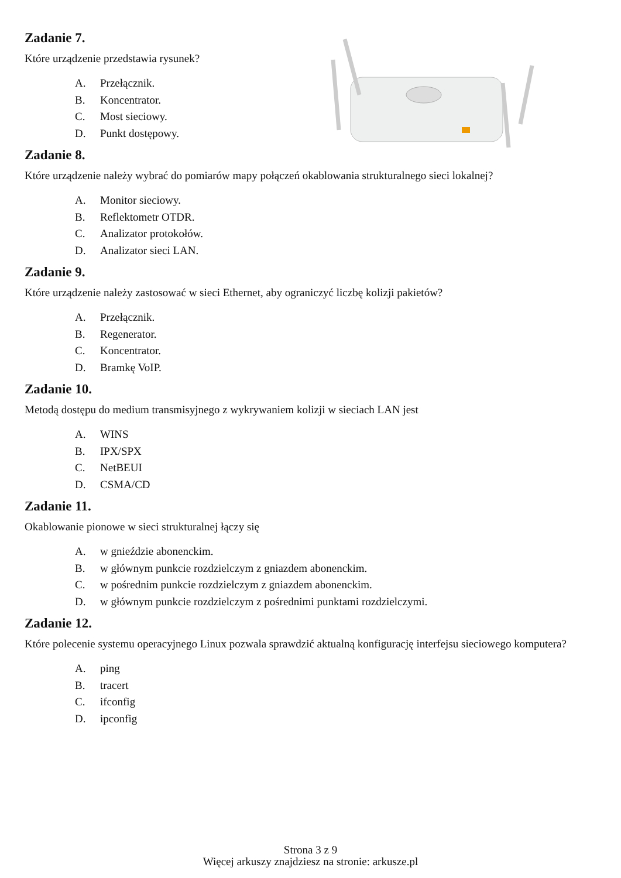Zadanie 7.
Które urządzenie przedstawia rysunek?
A. Przełącznik.
B. Koncentrator.
C. Most sieciowy.
D. Punkt dostępowy.
Zadanie 8.
Które urządzenie należy wybrać do pomiarów mapy połączeń okablowania strukturalnego sieci lokalnej?
A. Monitor sieciowy.
B. Reflektometr OTDR.
C. Analizator protokołów.
D. Analizator sieci LAN.
Zadanie 9.
Które urządzenie należy zastosować w sieci Ethernet, aby ograniczyć liczbę kolizji pakietów?
A. Przełącznik.
B. Regenerator.
C. Koncentrator.
D. Bramkę VoIP.
Zadanie 10.
Metodą dostępu do medium transmisyjnego z wykrywaniem kolizji w sieciach LAN jest
A. WINS
B. IPX/SPX
C. NetBEUI
D. CSMA/CD
Zadanie 11.
Okablowanie pionowe w sieci strukturalnej łączy się
A. w gnieździe abonenckim.
B. w głównym punkcie rozdzielczym z gniazdem abonenckim.
C. w pośrednim punkcie rozdzielczym z gniazdem abonenckim.
D. w głównym punkcie rozdzielczym z pośrednimi punktami rozdzielczymi.
Zadanie 12.
Które polecenie systemu operacyjnego Linux pozwala sprawdzić aktualną konfigurację interfejsu sieciowego komputera?
A. ping
B. tracert
C. ifconfig
D. ipconfig
Strona 3 z 9
Więcej arkuszy znajdziesz na stronie: arkusze.pl